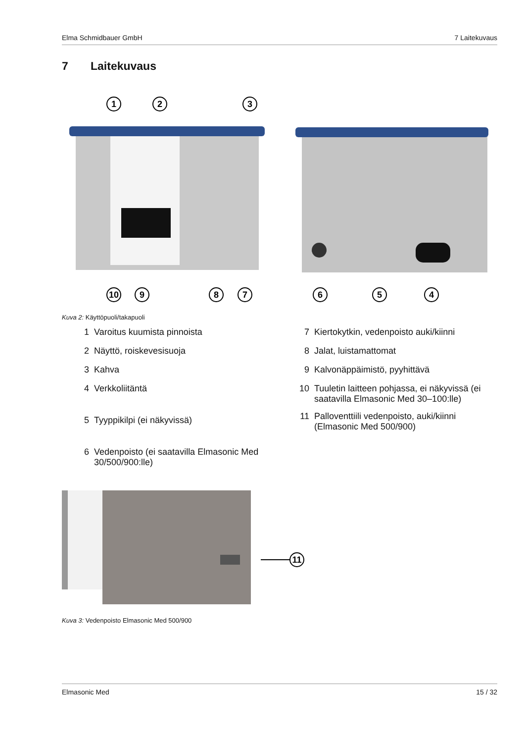Elma Schmidbauer GmbH 7 Laitekuvaus
7 Laitekuvaus
1
2
3
10
9
8
7
6
5
4
Kuva 2: Käyttöpuoli/takapuoli
1 Varoitus kuumista pinnoista
2 Näyttö, roiskevesisuoja
3 Kahva
4 Verkkoliitäntä
5 Tyyppikilpi (ei näkyvissä)
6 Vedenpoisto (ei saatavilla Elmasonic Med 30/500/900:lle)
7 Kiertokytkin, vedenpoisto auki/kiinni
8 Jalat, luistamattomat
9 Kalvonäppäimistö, pyyhittävä
10 Tuuletin laitteen pohjassa, ei näkyvissä (ei saatavilla Elmasonic Med 30–100:lle)
11 Palloventtiili vedenpoisto, auki/kiinni (Elmasonic Med 500/900)
11
Kuva 3: Vedenpoisto Elmasonic Med 500/900
Elmasonic Med 15 / 32